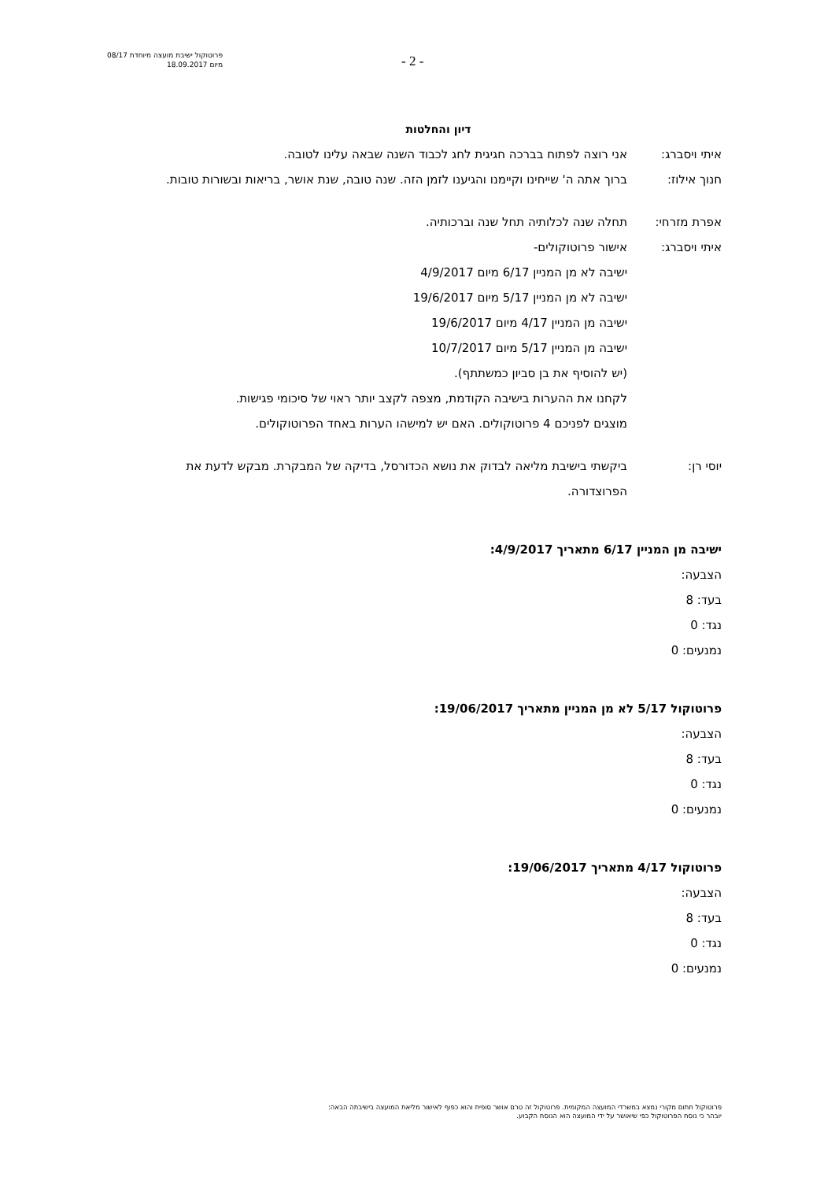פרוטוקול ישיבת מועצה מיוחדת 08/17
מיום 18.09.2017
- 2 -
דיון והחלטות
איתי ויסברג: אני רוצה לפתוח בברכה חגיגית לחג לכבוד השנה שבאה עלינו לטובה.
חנוך אילוז: ברוך אתה ה' שייחינו וקיימנו והגיענו לזמן הזה. שנה טובה, שנת אושר, בריאות ובשורות טובות.
אפרת מזרחי: תחלה שנה לכלותיה תחל שנה וברכותיה.
איתי ויסברג: אישור פרוטוקולים-
ישיבה לא מן המניין 6/17 מיום 4/9/2017
ישיבה לא מן המניין 5/17 מיום 19/6/2017
ישיבה מן המניין 4/17 מיום 19/6/2017
ישיבה מן המניין 5/17 מיום 10/7/2017
(יש להוסיף את בן סביון כמשתתף).
לקחנו את ההערות בישיבה הקודמת, מצפה לקצב יותר ראוי של סיכומי פגישות.
מוצגים לפניכם 4 פרוטוקולים. האם יש למישהו הערות באחד הפרוטוקולים.
יוסי רן: ביקשתי בישיבת מליאה לבדוק את נושא הכדורסל, בדיקה של המבקרת. מבקש לדעת את הפרוצדורה.
ישיבה מן המניין 6/17 מתאריך 4/9/2017:
הצבעה:
בעד: 8
נגד: 0
נמנעים: 0
פרוטוקול 5/17 לא מן המניין מתאריך 19/06/2017:
הצבעה:
בעד: 8
נגד: 0
נמנעים: 0
פרוטוקול 4/17 מתאריך 19/06/2017:
הצבעה:
בעד: 8
נגד: 0
נמנעים: 0
פרוטוקול חתום מקורי נמצא במשרדי המועצה המקומית. פרוטוקול זה טרם אושר סופית והוא כפוף לאישור מליאת המועצה בישיבתה הבאה:
יובהר כי נוסח הפרוטוקול כפי שיאושר על ידי המועצה הוא הנוסח הקבוע.